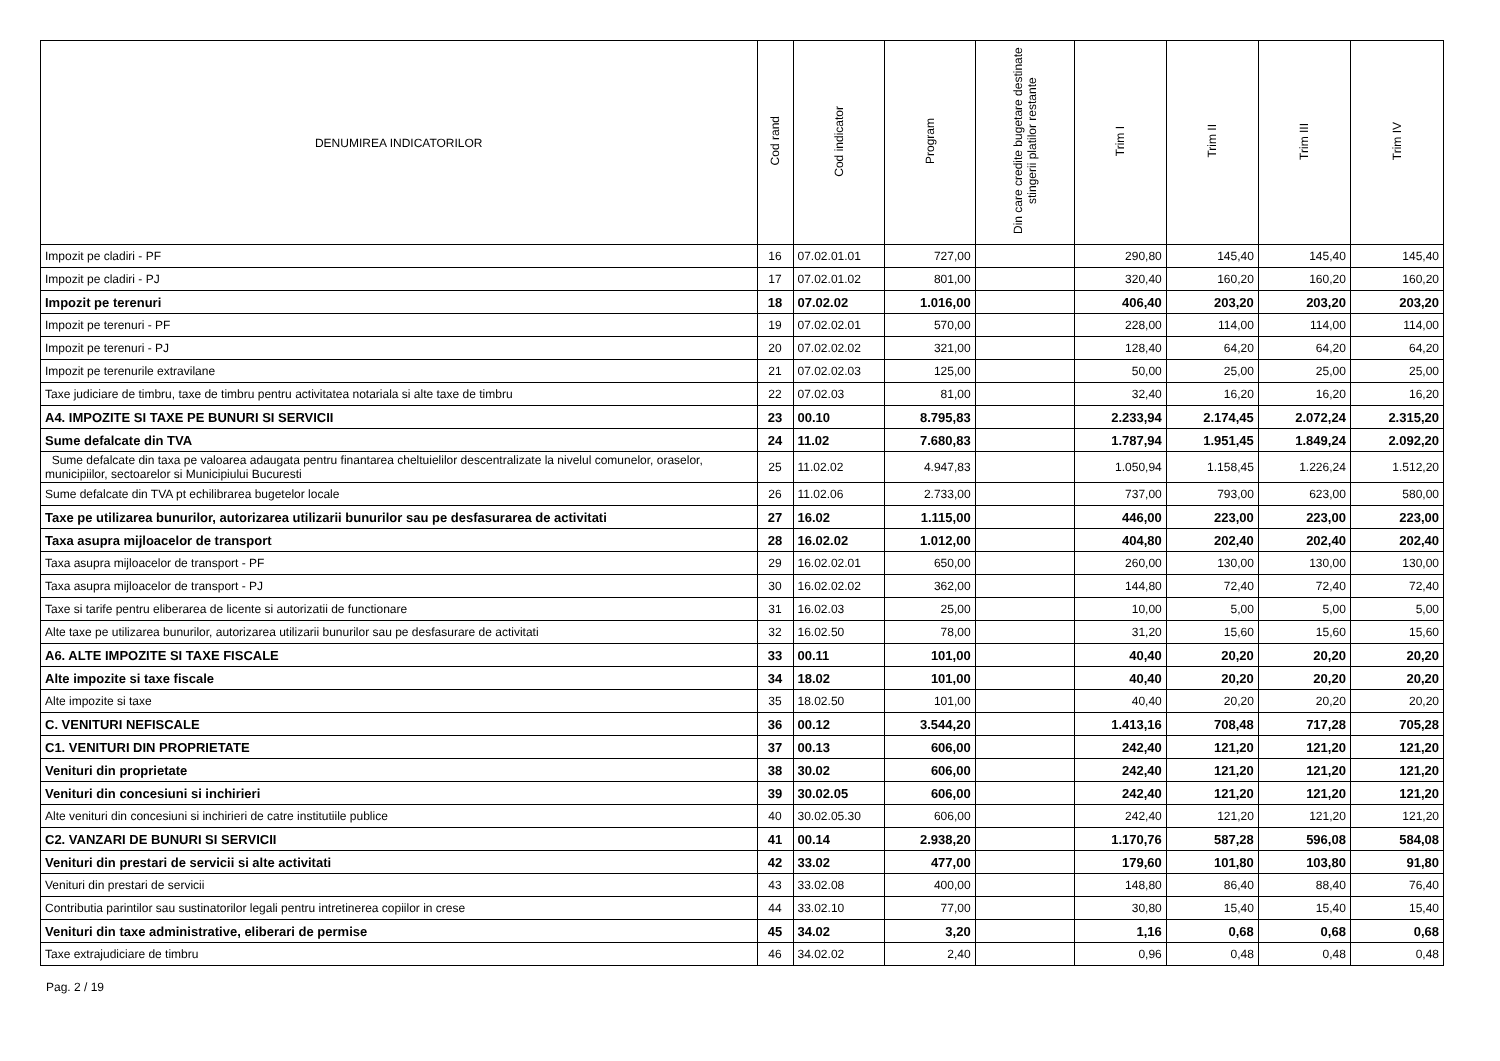| DENUMIREA INDICATORILOR | Cod rand | Cod indicator | Program | Din care credite bugetare destinate stingerii platilor restante | Trim I | Trim II | Trim III | Trim IV |
| --- | --- | --- | --- | --- | --- | --- | --- | --- |
| Impozit pe cladiri - PF | 16 | 07.02.01.01 | 727,00 | | 290,80 | 145,40 | 145,40 | 145,40 |
| Impozit pe cladiri - PJ | 17 | 07.02.01.02 | 801,00 | | 320,40 | 160,20 | 160,20 | 160,20 |
| Impozit pe terenuri | 18 | 07.02.02 | 1.016,00 | | 406,40 | 203,20 | 203,20 | 203,20 |
| Impozit pe terenuri - PF | 19 | 07.02.02.01 | 570,00 | | 228,00 | 114,00 | 114,00 | 114,00 |
| Impozit pe terenuri - PJ | 20 | 07.02.02.02 | 321,00 | | 128,40 | 64,20 | 64,20 | 64,20 |
| Impozit pe terenurile extravilane | 21 | 07.02.02.03 | 125,00 | | 50,00 | 25,00 | 25,00 | 25,00 |
| Taxe judiciare de timbru, taxe de timbru pentru activitatea notariala si alte taxe de timbru | 22 | 07.02.03 | 81,00 | | 32,40 | 16,20 | 16,20 | 16,20 |
| A4. IMPOZITE SI TAXE PE BUNURI SI SERVICII | 23 | 00.10 | 8.795,83 | | 2.233,94 | 2.174,45 | 2.072,24 | 2.315,20 |
| Sume defalcate din TVA | 24 | 11.02 | 7.680,83 | | 1.787,94 | 1.951,45 | 1.849,24 | 2.092,20 |
| Sume defalcate din taxa pe valoarea adaugata pentru finantarea cheltuielilor descentralizate la nivelul comunelor, oraselor, municipiilor, sectoarelor si Municipiului Bucuresti | 25 | 11.02.02 | 4.947,83 | | 1.050,94 | 1.158,45 | 1.226,24 | 1.512,20 |
| Sume defalcate din TVA pt echilibrarea bugetelor locale | 26 | 11.02.06 | 2.733,00 | | 737,00 | 793,00 | 623,00 | 580,00 |
| Taxe pe utilizarea bunurilor, autorizarea utilizarii bunurilor sau pe desfasurarea de activitati | 27 | 16.02 | 1.115,00 | | 446,00 | 223,00 | 223,00 | 223,00 |
| Taxa asupra mijloacelor de transport | 28 | 16.02.02 | 1.012,00 | | 404,80 | 202,40 | 202,40 | 202,40 |
| Taxa asupra mijloacelor de transport - PF | 29 | 16.02.02.01 | 650,00 | | 260,00 | 130,00 | 130,00 | 130,00 |
| Taxa asupra mijloacelor de transport - PJ | 30 | 16.02.02.02 | 362,00 | | 144,80 | 72,40 | 72,40 | 72,40 |
| Taxe si tarife pentru eliberarea de licente si autorizatii de functionare | 31 | 16.02.03 | 25,00 | | 10,00 | 5,00 | 5,00 | 5,00 |
| Alte taxe pe utilizarea bunurilor, autorizarea utilizarii bunurilor sau pe desfasurare de activitati | 32 | 16.02.50 | 78,00 | | 31,20 | 15,60 | 15,60 | 15,60 |
| A6. ALTE IMPOZITE SI TAXE FISCALE | 33 | 00.11 | 101,00 | | 40,40 | 20,20 | 20,20 | 20,20 |
| Alte impozite si taxe fiscale | 34 | 18.02 | 101,00 | | 40,40 | 20,20 | 20,20 | 20,20 |
| Alte impozite si taxe | 35 | 18.02.50 | 101,00 | | 40,40 | 20,20 | 20,20 | 20,20 |
| C. VENITURI NEFISCALE | 36 | 00.12 | 3.544,20 | | 1.413,16 | 708,48 | 717,28 | 705,28 |
| C1. VENITURI DIN PROPRIETATE | 37 | 00.13 | 606,00 | | 242,40 | 121,20 | 121,20 | 121,20 |
| Venituri din proprietate | 38 | 30.02 | 606,00 | | 242,40 | 121,20 | 121,20 | 121,20 |
| Venituri din concesiuni si inchirieri | 39 | 30.02.05 | 606,00 | | 242,40 | 121,20 | 121,20 | 121,20 |
| Alte venituri din concesiuni si inchirieri de catre institutiile publice | 40 | 30.02.05.30 | 606,00 | | 242,40 | 121,20 | 121,20 | 121,20 |
| C2. VANZARI DE BUNURI SI SERVICII | 41 | 00.14 | 2.938,20 | | 1.170,76 | 587,28 | 596,08 | 584,08 |
| Venituri din prestari de servicii si alte activitati | 42 | 33.02 | 477,00 | | 179,60 | 101,80 | 103,80 | 91,80 |
| Venituri din prestari de servicii | 43 | 33.02.08 | 400,00 | | 148,80 | 86,40 | 88,40 | 76,40 |
| Contributia parintilor sau sustinatorilor legali pentru intretinerea copiilor in crese | 44 | 33.02.10 | 77,00 | | 30,80 | 15,40 | 15,40 | 15,40 |
| Venituri din taxe administrative, eliberari de permise | 45 | 34.02 | 3,20 | | 1,16 | 0,68 | 0,68 | 0,68 |
| Taxe extrajudiciare de timbru | 46 | 34.02.02 | 2,40 | | 0,96 | 0,48 | 0,48 | 0,48 |
Pag. 2 / 19